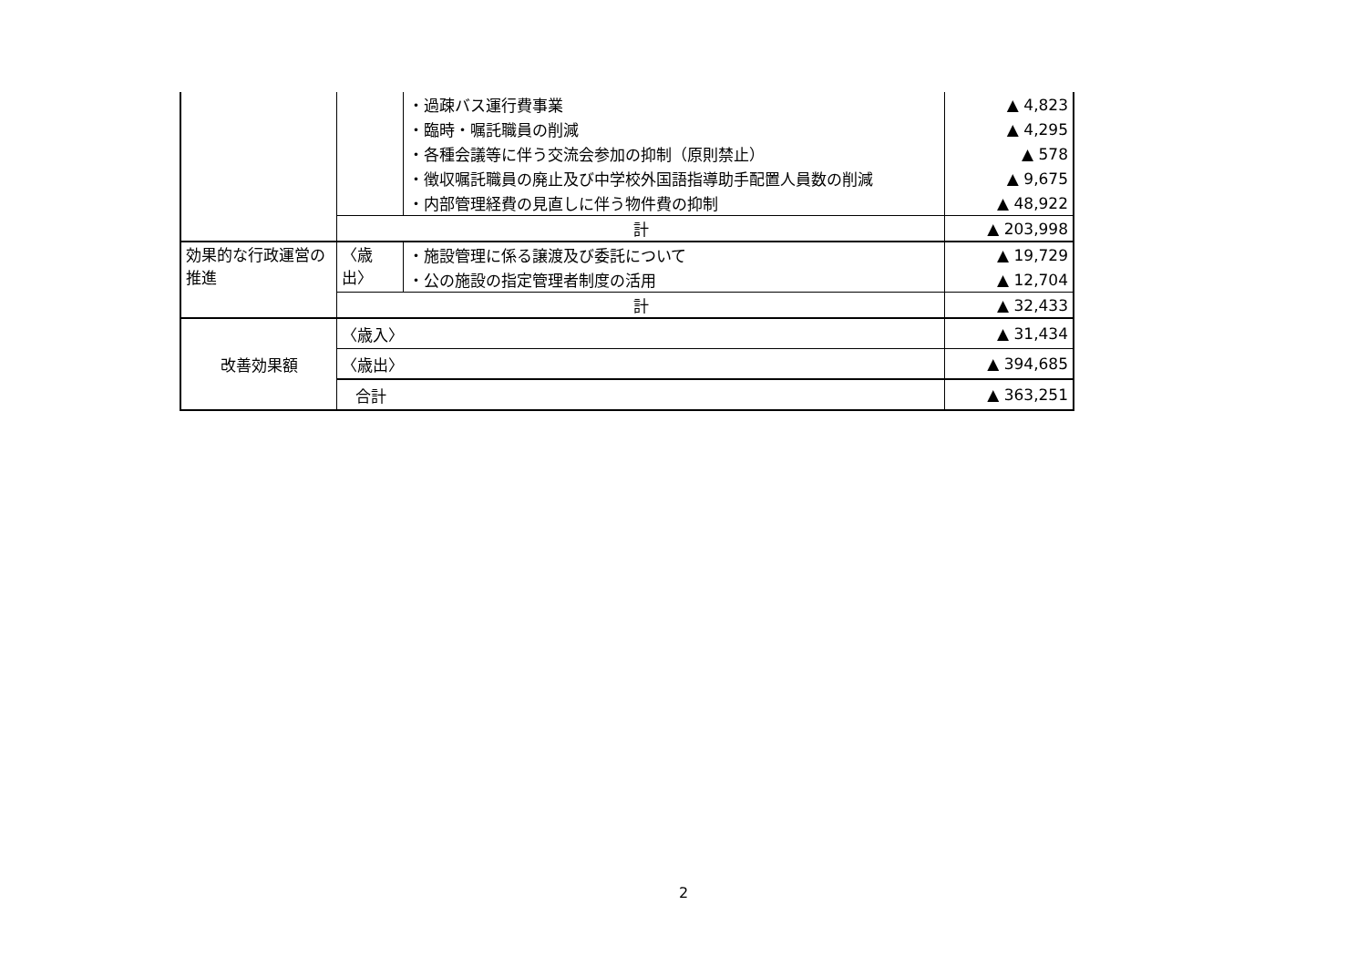| | | ・過疎バス運行費事業 | ▲ 4,823 |
| | | ・臨時・嘱託職員の削減 | ▲ 4,295 |
| | | ・各種会議等に伴う交流会参加の抑制（原則禁止） | ▲ 578 |
| | | ・徴収嘱託職員の廃止及び中学校外国語指導助手配置人員数の削減 | ▲ 9,675 |
| | | ・内部管理経費の見直しに伴う物件費の抑制 | ▲ 48,922 |
| | 計 | | ▲ 203,998 |
| 効果的な行政運営の推進 | 〈歳出〉 | ・施設管理に係る譲渡及び委託について | ▲ 19,729 |
| | | ・公の施設の指定管理者制度の活用 | ▲ 12,704 |
| | 計 | | ▲ 32,433 |
| 改善効果額 | 〈歳入〉 | | ▲ 31,434 |
| | 〈歳出〉 | | ▲ 394,685 |
| | 合計 | | ▲ 363,251 |
2